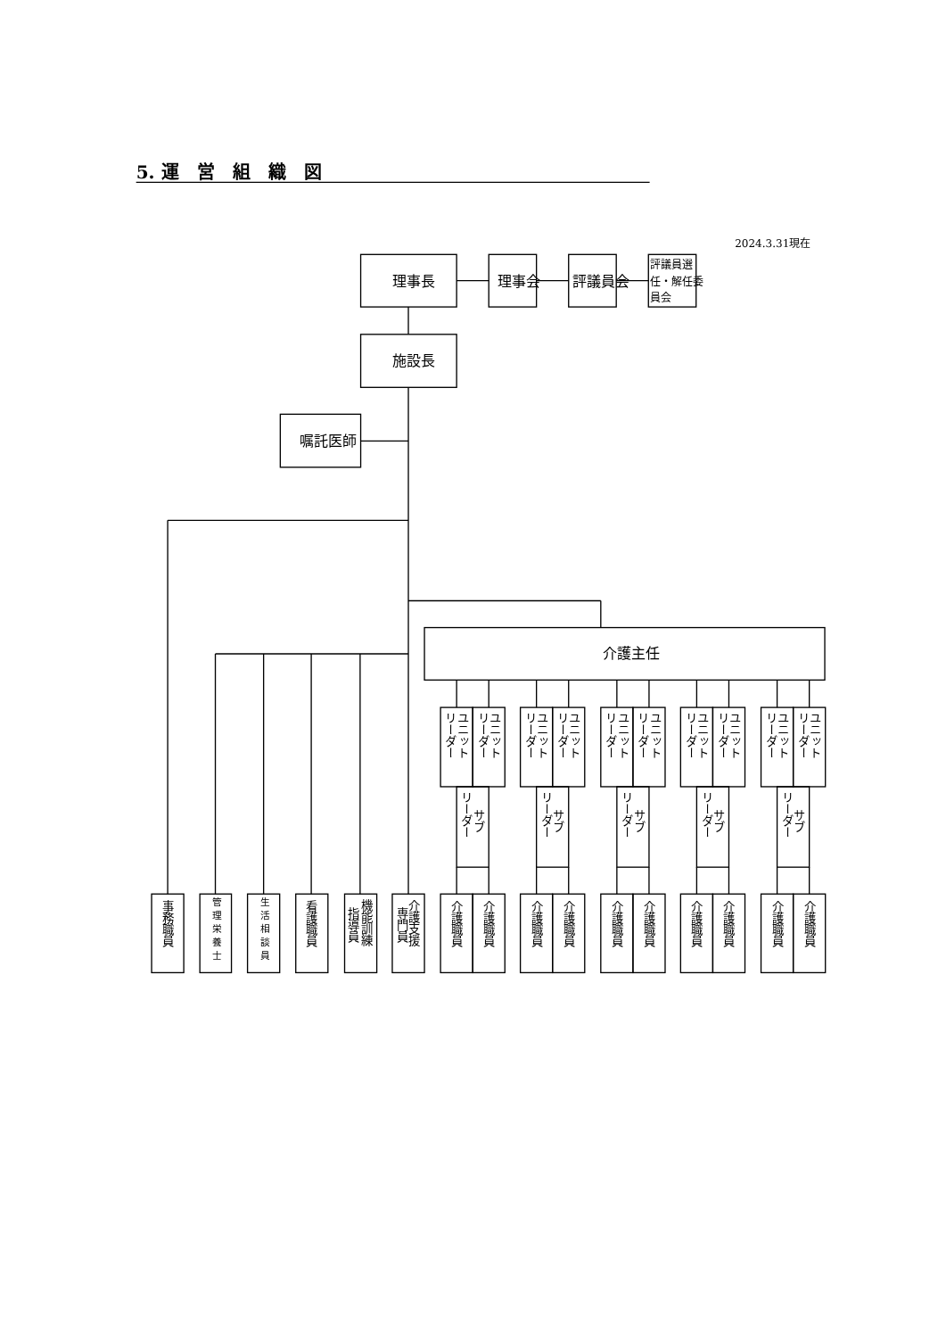5. 運　営　組　織　図
2024.3.31現在
理事長
理事会
評議員会
評議員選
任・解任委
員会
施設長
嘱託医師
介護主任
事務職員
管理栄養士
生活相談員
看護職員
機能訓練
指導員
介護支援
専門員
ユニット
リーダー
ユニット
リーダー
サブ
リーダー
介護職員
介護職員